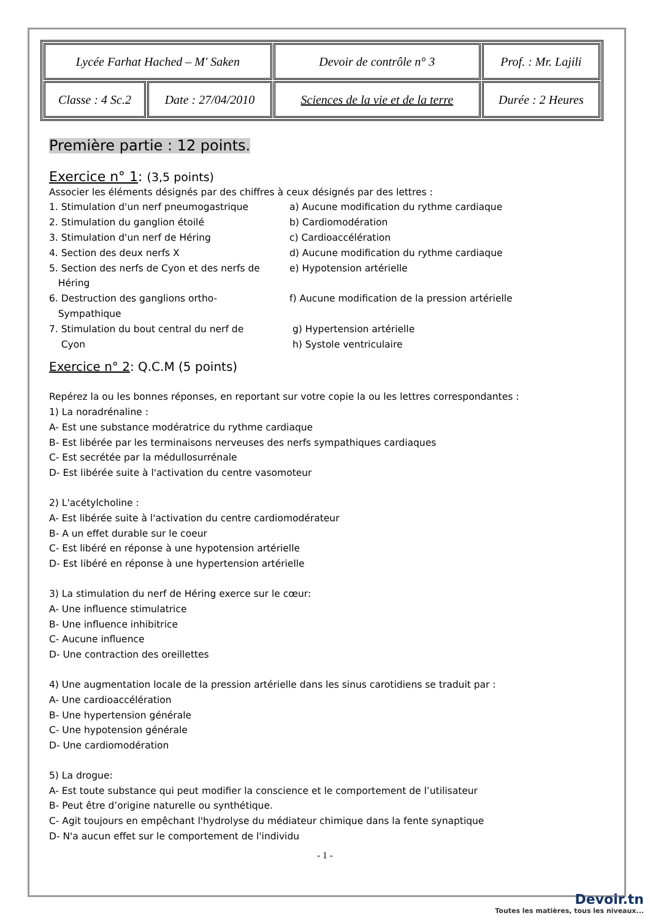| Lycée Farhat Hached – M' Saken | | Devoir de contrôle n° 3 | Prof. : Mr. Lajili |
| Classe : 4 Sc.2 | Date : 27/04/2010 | Sciences de la vie et de la terre | Durée : 2 Heures |
Première partie : 12 points.
Exercice n° 1: (3,5 points)
Associer les éléments désignés par des chiffres à ceux désignés par des lettres :
1. Stimulation d'un nerf pneumogastrique a) Aucune modification du rythme cardiaque
2. Stimulation du ganglion étoilé b) Cardiomodération
3. Stimulation d'un nerf de Héring c) Cardioaccélération
4. Section des deux nerfs X d) Aucune modification du rythme cardiaque
5. Section des nerfs de Cyon et des nerfs de
Héring
e) Hypotension artérielle
6. Destruction des ganglions ortho-
Sympathique
f) Aucune modification de la pression artérielle
7. Stimulation du bout central du nerf de
Cyon
g) Hypertension artérielle
h) Systole ventriculaire
Exercice n° 2: Q.C.M (5 points)
Repérez la ou les bonnes réponses, en reportant sur votre copie la ou les lettres correspondantes :
1) La noradrénaline :
A- Est une substance modératrice du rythme cardiaque
B- Est libérée par les terminaisons nerveuses des nerfs sympathiques cardiaques
C- Est secrétée par la médullosurrénale
D- Est libérée suite à l'activation du centre vasomoteur
2) L'acétylcholine :
A- Est libérée suite à l'activation du centre cardiomodérateur
B- A un effet durable sur le coeur
C- Est libéré en réponse à une hypotension artérielle
D- Est libéré en réponse à une hypertension artérielle
3) La stimulation du nerf de Héring exerce sur le cœur:
A- Une influence stimulatrice
B- Une influence inhibitrice
C- Aucune influence
D- Une contraction des oreillettes
4) Une augmentation locale de la pression artérielle dans les sinus carotidiens se traduit par :
A- Une cardioaccélération
B- Une hypertension générale
C- Une hypotension générale
D- Une cardiomodération
5) La drogue:
A- Est toute substance qui peut modifier la conscience et le comportement de l’utilisateur
B- Peut être d’origine naturelle ou synthétique.
C- Agit toujours en empêchant l'hydrolyse du médiateur chimique dans la fente synaptique
D- N'a aucun effet sur le comportement de l'individu
- 1 -
Devoir.tn
Toutes les matières, tous les niveaux...